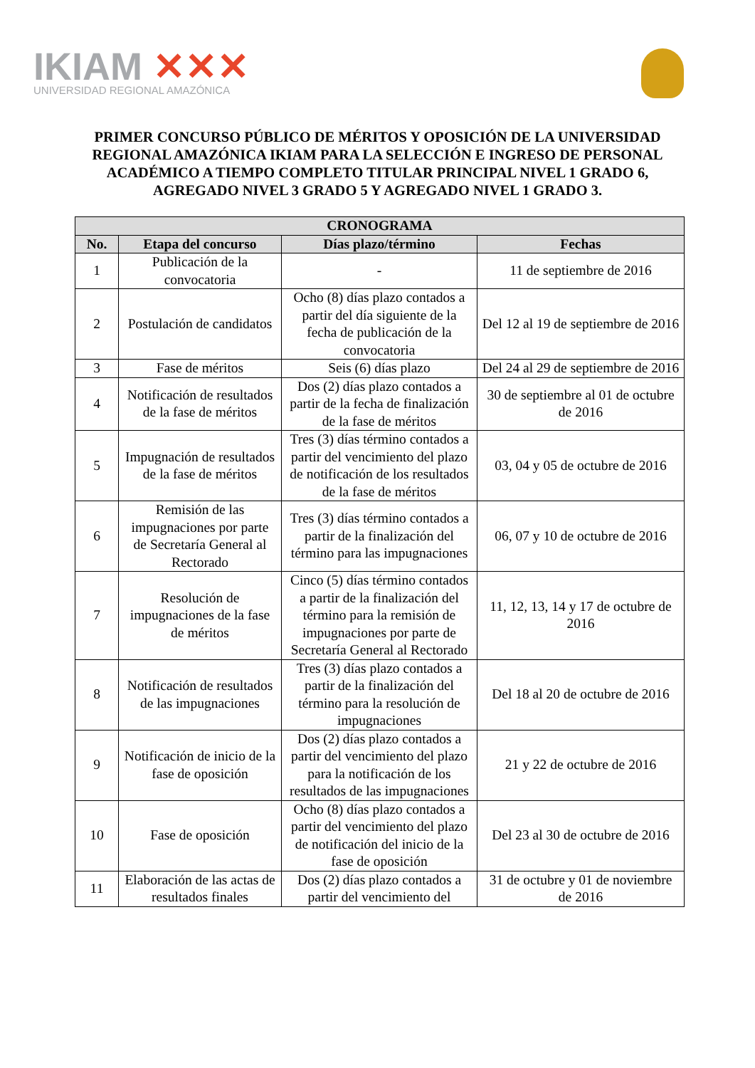IKIAM ✕✕✕
UNIVERSIDAD REGIONAL AMAZÓNICA
PRIMER CONCURSO PÚBLICO DE MÉRITOS Y OPOSICIÓN DE LA UNIVERSIDAD
REGIONAL AMAZÓNICA IKIAM PARA LA SELECCIÓN E INGRESO DE PERSONAL
ACADÉMICO A TIEMPO COMPLETO TITULAR PRINCIPAL NIVEL 1 GRADO 6,
AGREGADO NIVEL 3 GRADO 5 Y AGREGADO NIVEL 1 GRADO 3.
| CRONOGRAMA | | | |
| --- | --- | --- | --- |
| No. | Etapa del concurso | Días plazo/término | Fechas |
| 1 | Publicación de la convocatoria | - | 11 de septiembre de 2016 |
| 2 | Postulación de candidatos | Ocho (8) días plazo contados a partir del día siguiente de la fecha de publicación de la convocatoria | Del 12 al 19 de septiembre de 2016 |
| 3 | Fase de méritos | Seis (6) días plazo | Del 24 al 29 de septiembre de 2016 |
| 4 | Notificación de resultados de la fase de méritos | Dos (2) días plazo contados a partir de la fecha de finalización de la fase de méritos | 30 de septiembre al 01 de octubre de 2016 |
| 5 | Impugnación de resultados de la fase de méritos | Tres (3) días término contados a partir del vencimiento del plazo de notificación de los resultados de la fase de méritos | 03, 04 y 05 de octubre de 2016 |
| 6 | Remisión de las impugnaciones por parte de Secretaría General al Rectorado | Tres (3) días término contados a partir de la finalización del término para las impugnaciones | 06, 07 y 10 de octubre de 2016 |
| 7 | Resolución de impugnaciones de la fase de méritos | Cinco (5) días término contados a partir de la finalización del término para la remisión de impugnaciones por parte de Secretaría General al Rectorado | 11, 12, 13, 14 y 17 de octubre de 2016 |
| 8 | Notificación de resultados de las impugnaciones | Tres (3) días plazo contados a partir de la finalización del término para la resolución de impugnaciones | Del 18 al 20 de octubre de 2016 |
| 9 | Notificación de inicio de la fase de oposición | Dos (2) días plazo contados a partir del vencimiento del plazo para la notificación de los resultados de las impugnaciones | 21 y 22 de octubre de 2016 |
| 10 | Fase de oposición | Ocho (8) días plazo contados a partir del vencimiento del plazo de notificación del inicio de la fase de oposición | Del 23 al 30 de octubre de 2016 |
| 11 | Elaboración de las actas de resultados finales | Dos (2) días plazo contados a partir del vencimiento del | 31 de octubre y 01 de noviembre de 2016 |